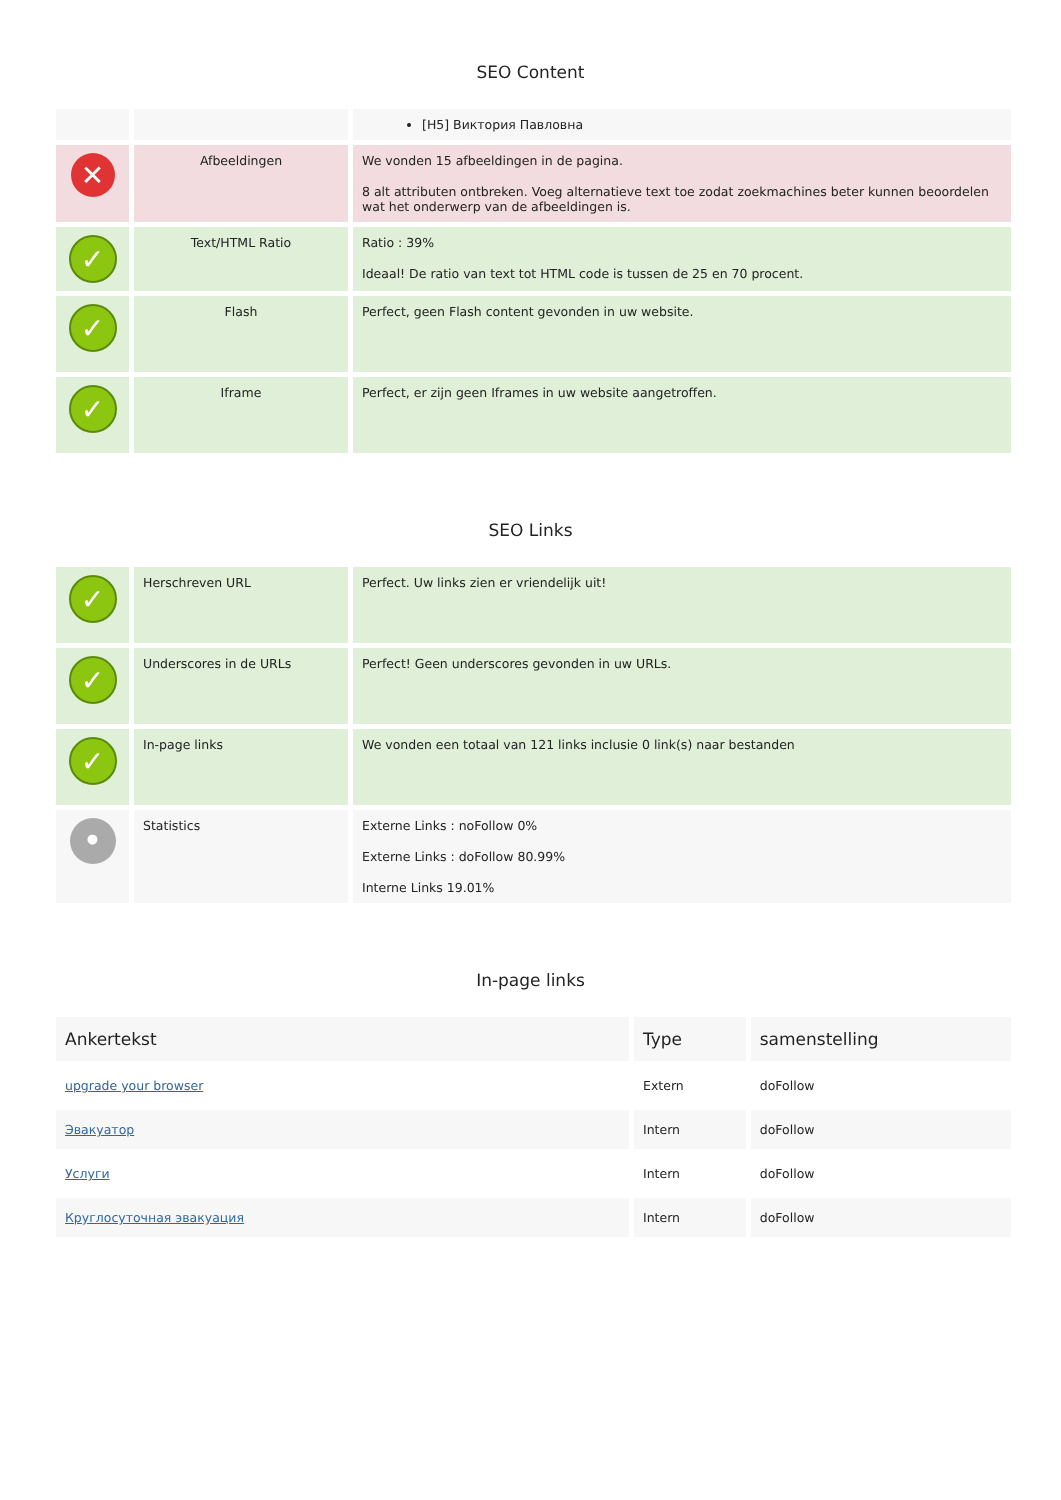SEO Content
| | | [H5] Виктория Павловна |
| ✕ | Afbeeldingen | We vonden 15 afbeeldingen in de pagina. 8 alt attributen ontbreken. Voeg alternatieve text toe zodat zoekmachines beter kunnen beoordelen wat het onderwerp van de afbeeldingen is. |
| ✓ | Text/HTML Ratio | Ratio : 39% Ideaal! De ratio van text tot HTML code is tussen de 25 en 70 procent. |
| ✓ | Flash | Perfect, geen Flash content gevonden in uw website. |
| ✓ | Iframe | Perfect, er zijn geen Iframes in uw website aangetroffen. |
SEO Links
| ✓ | Herschreven URL | Perfect. Uw links zien er vriendelijk uit! |
| ✓ | Underscores in de URLs | Perfect! Geen underscores gevonden in uw URLs. |
| ✓ | In-page links | We vonden een totaal van 121 links inclusie 0 link(s) naar bestanden |
| • | Statistics | Externe Links : noFollow 0% Externe Links : doFollow 80.99% Interne Links 19.01% |
In-page links
| Ankertekst | Type | samenstelling |
| --- | --- | --- |
| upgrade your browser | Extern | doFollow |
| Эвакуатор | Intern | doFollow |
| Услуги | Intern | doFollow |
| Круглосуточная эвакуация | Intern | doFollow |